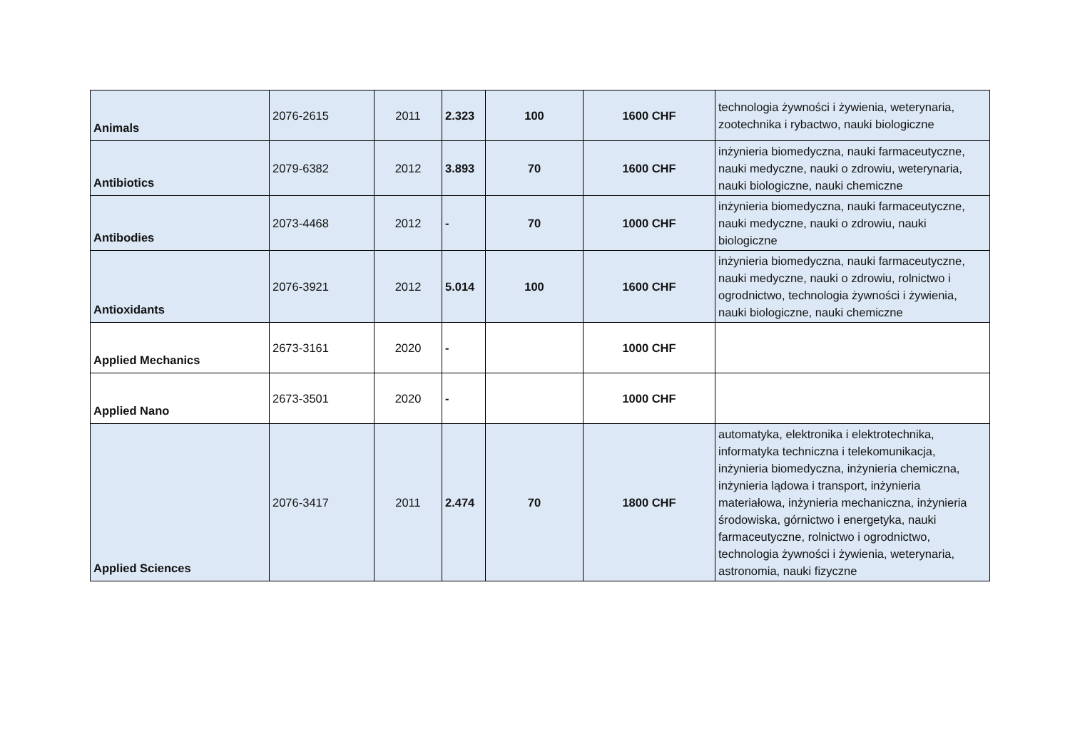| Animals | 2076-2615 | 2011 | 2.323 | 100 | 1600 CHF | technologia żywności i żywienia, weterynaria, zootechnika i rybactwo, nauki biologiczne |
| Antibiotics | 2079-6382 | 2012 | 3.893 | 70 | 1600 CHF | inżynieria biomedyczna, nauki farmaceutyczne, nauki medyczne, nauki o zdrowiu, weterynaria, nauki biologiczne, nauki chemiczne |
| Antibodies | 2073-4468 | 2012 | - | 70 | 1000 CHF | inżynieria biomedyczna, nauki farmaceutyczne, nauki medyczne, nauki o zdrowiu, nauki biologiczne |
| Antioxidants | 2076-3921 | 2012 | 5.014 | 100 | 1600 CHF | inżynieria biomedyczna, nauki farmaceutyczne, nauki medyczne, nauki o zdrowiu, rolnictwo i ogrodnictwo, technologia żywności i żywienia, nauki biologiczne, nauki chemiczne |
| Applied Mechanics | 2673-3161 | 2020 | - | | 1000 CHF | |
| Applied Nano | 2673-3501 | 2020 | - | | 1000 CHF | |
| Applied Sciences | 2076-3417 | 2011 | 2.474 | 70 | 1800 CHF | automatyka, elektronika i elektrotechnika, informatyka techniczna i telekomunikacja, inżynieria biomedyczna, inżynieria chemiczna, inżynieria lądowa i transport, inżynieria materiałowa, inżynieria mechaniczna, inżynieria środowiska, górnictwo i energetyka, nauki farmaceutyczne, rolnictwo i ogrodnictwo, technologia żywności i żywienia, weterynaria, astronomia, nauki fizyczne |